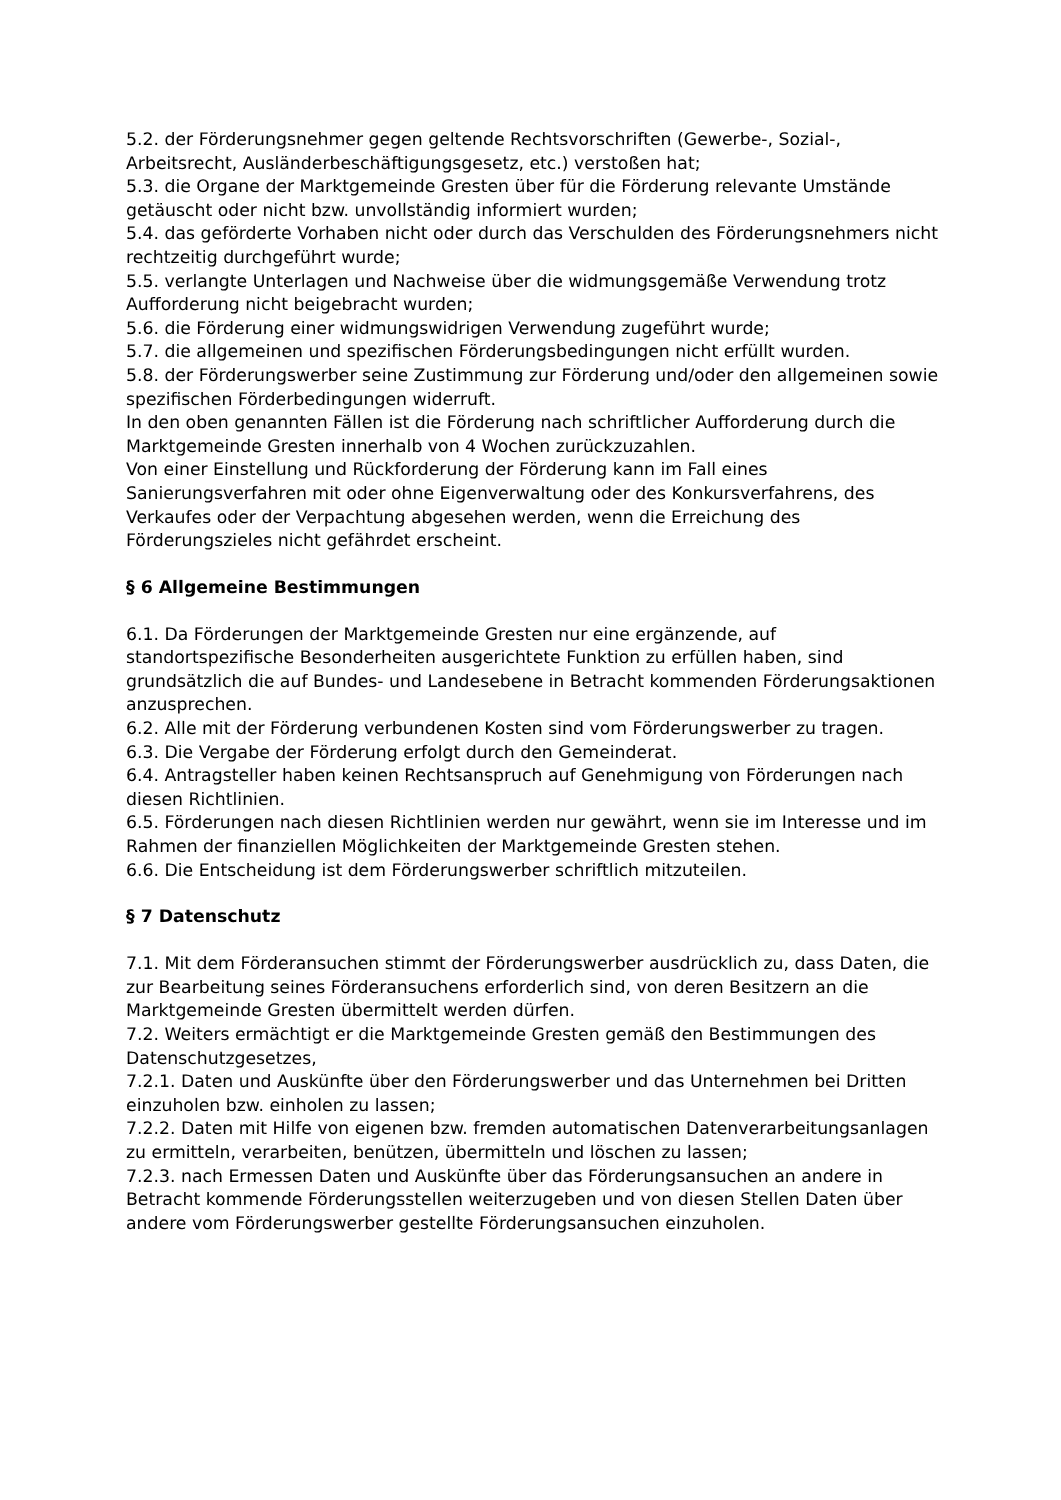5.2. der Förderungsnehmer gegen geltende Rechtsvorschriften (Gewerbe-, Sozial-, Arbeitsrecht, Ausländerbeschäftigungsgesetz, etc.) verstoßen hat;
5.3. die Organe der Marktgemeinde Gresten über für die Förderung relevante Umstände getäuscht oder nicht bzw. unvollständig informiert wurden;
5.4. das geförderte Vorhaben nicht oder durch das Verschulden des Förderungsnehmers nicht rechtzeitig durchgeführt wurde;
5.5. verlangte Unterlagen und Nachweise über die widmungsgemäße Verwendung trotz Aufforderung nicht beigebracht wurden;
5.6. die Förderung einer widmungswidrigen Verwendung zugeführt wurde;
5.7. die allgemeinen und spezifischen Förderungsbedingungen nicht erfüllt wurden.
5.8. der Förderungswerber seine Zustimmung zur Förderung und/oder den allgemeinen sowie spezifischen Förderbedingungen widerruft.
In den oben genannten Fällen ist die Förderung nach schriftlicher Aufforderung durch die Marktgemeinde Gresten innerhalb von 4 Wochen zurückzuzahlen.
Von einer Einstellung und Rückforderung der Förderung kann im Fall eines Sanierungsverfahren mit oder ohne Eigenverwaltung oder des Konkursverfahrens, des Verkaufes oder der Verpachtung abgesehen werden, wenn die Erreichung des Förderungszieles nicht gefährdet erscheint.
§ 6 Allgemeine Bestimmungen
6.1. Da Förderungen der Marktgemeinde Gresten nur eine ergänzende, auf standortspezifische Besonderheiten ausgerichtete Funktion zu erfüllen haben, sind grundsätzlich die auf Bundes- und Landesebene in Betracht kommenden Förderungsaktionen anzusprechen.
6.2. Alle mit der Förderung verbundenen Kosten sind vom Förderungswerber zu tragen.
6.3. Die Vergabe der Förderung erfolgt durch den Gemeinderat.
6.4. Antragsteller haben keinen Rechtsanspruch auf Genehmigung von Förderungen nach diesen Richtlinien.
6.5. Förderungen nach diesen Richtlinien werden nur gewährt, wenn sie im Interesse und im Rahmen der finanziellen Möglichkeiten der Marktgemeinde Gresten stehen.
6.6. Die Entscheidung ist dem Förderungswerber schriftlich mitzuteilen.
§ 7 Datenschutz
7.1. Mit dem Förderansuchen stimmt der Förderungswerber ausdrücklich zu, dass Daten, die zur Bearbeitung seines Förderansuchens erforderlich sind, von deren Besitzern an die Marktgemeinde Gresten übermittelt werden dürfen.
7.2. Weiters ermächtigt er die Marktgemeinde Gresten gemäß den Bestimmungen des Datenschutzgesetzes,
7.2.1. Daten und Auskünfte über den Förderungswerber und das Unternehmen bei Dritten einzuholen bzw. einholen zu lassen;
7.2.2. Daten mit Hilfe von eigenen bzw. fremden automatischen Datenverarbeitungsanlagen zu ermitteln, verarbeiten, benützen, übermitteln und löschen zu lassen;
7.2.3. nach Ermessen Daten und Auskünfte über das Förderungsansuchen an andere in Betracht kommende Förderungsstellen weiterzugeben und von diesen Stellen Daten über andere vom Förderungswerber gestellte Förderungsansuchen einzuholen.